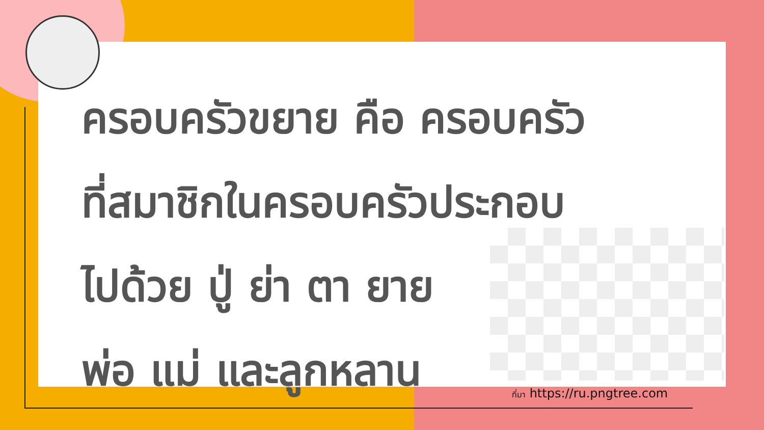ครอบครัวขยาย คือ ครอบครัว
ที่สมาชิกในครอบครัวประกอบ
ไปด้วย ปู่ ย่า ตา ยาย
พ่อ แม่ และลูกหลาน
ที่มา https://ru.pngtree.com